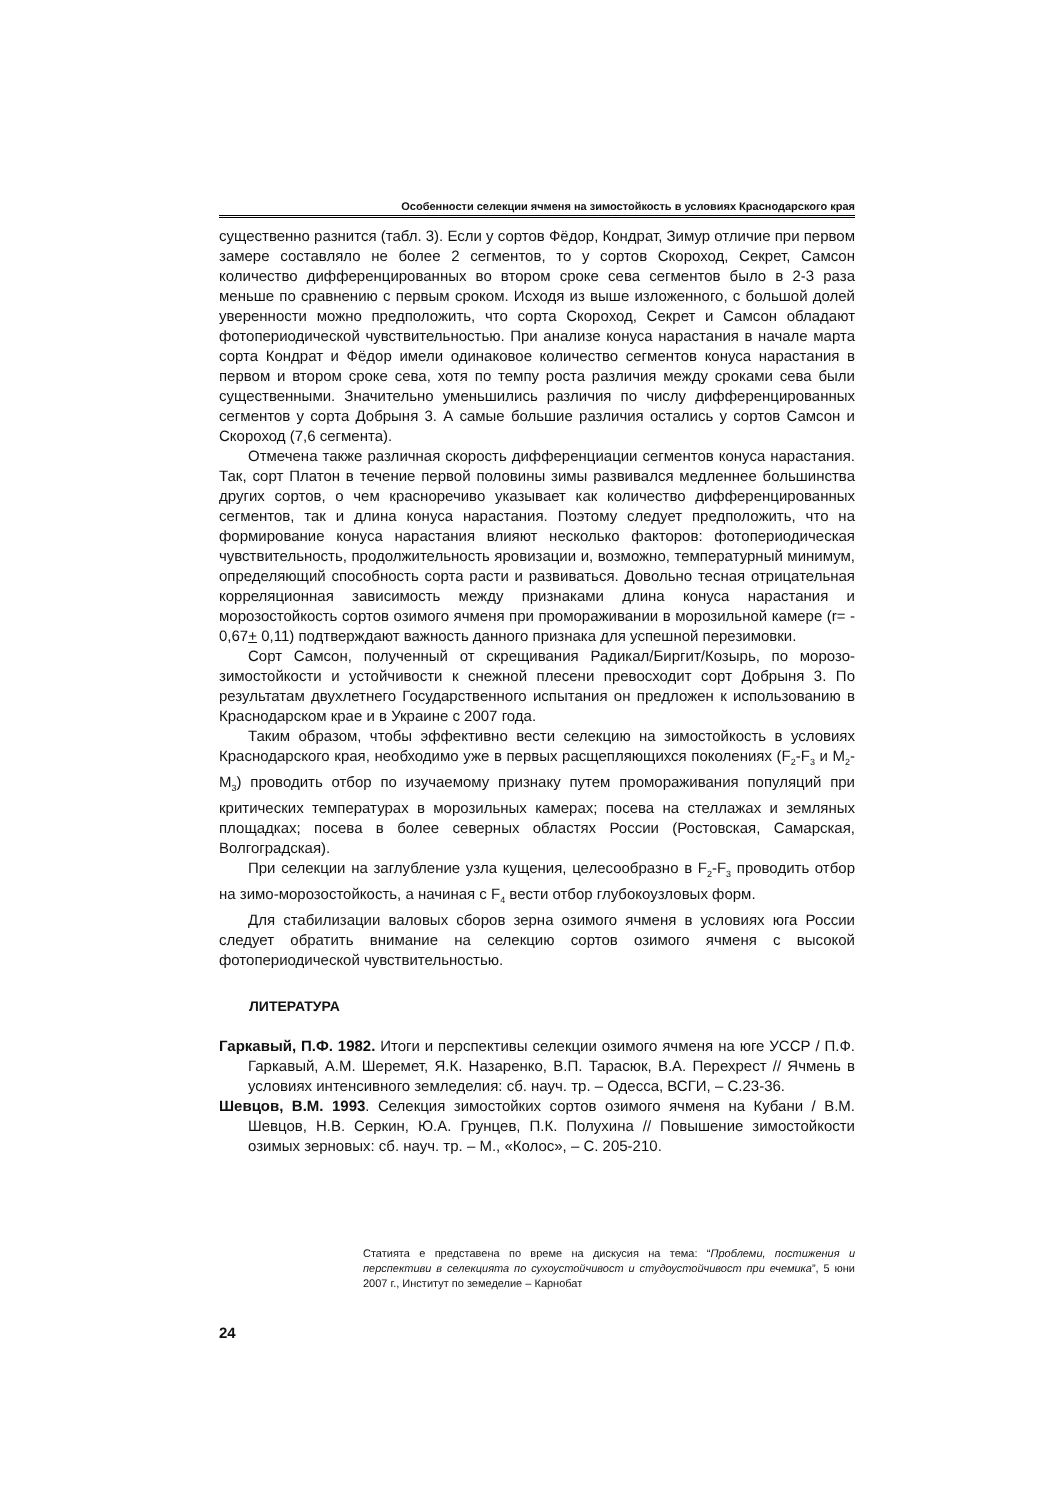Особенности селекции ячменя на зимостойкость в условиях Краснодарского края
существенно разнится (табл. 3). Если у сортов Фёдор, Кондрат, Зимур отличие при первом замере составляло не более 2 сегментов, то у сортов Скороход, Секрет, Самсон количество дифференцированных во втором сроке сева сегментов было в 2-3 раза меньше по сравнению с первым сроком. Исходя из выше изложенного, с большой долей уверенности можно предположить, что сорта Скороход, Секрет и Самсон обладают фотопериодической чувствительностью. При анализе конуса нарастания в начале марта сорта Кондрат и Фёдор имели одинаковое количество сегментов конуса нарастания в первом и втором сроке сева, хотя по темпу роста различия между сроками сева были существенными. Значительно уменьшились различия по числу дифференцированных сегментов у сорта Добрыня 3. А самые большие различия остались у сортов Самсон и Скороход (7,6 сегмента).
Отмечена также различная скорость дифференциации сегментов конуса нарастания. Так, сорт Платон в течение первой половины зимы развивался медленнее большинства других сортов, о чем красноречиво указывает как количество дифференцированных сегментов, так и длина конуса нарастания. Поэтому следует предположить, что на формирование конуса нарастания влияют несколько факторов: фотопериодическая чувствительность, продолжительность яровизации и, возможно, температурный минимум, определяющий способность сорта расти и развиваться. Довольно тесная отрицательная корреляционная зависимость между признаками длина конуса нарастания и морозостойкость сортов озимого ячменя при промораживании в морозильной камере (r= - 0,67+ 0,11) подтверждают важность данного признака для успешной перезимовки.
Сорт Самсон, полученный от скрещивания Радикал/Биргит/Козырь, по морозо-зимостойкости и устойчивости к снежной плесени превосходит сорт Добрыня 3. По результатам двухлетнего Государственного испытания он предложен к использованию в Краснодарском крае и в Украине с 2007 года.
Таким образом, чтобы эффективно вести селекцию на зимостойкость в условиях Краснодарского края, необходимо уже в первых расщепляющихся поколениях (F<sub>2</sub>-F<sub>3</sub> и M<sub>2</sub>-M<sub>3</sub>) проводить отбор по изучаемому признаку путем промораживания популяций при критических температурах в морозильных камерах; посева на стеллажах и земляных площадках; посева в более северных областях России (Ростовская, Самарская, Волгоградская).
При селекции на заглубление узла кущения, целесообразно в F<sub>2</sub>-F<sub>3</sub> проводить отбор на зимо-морозостойкость, а начиная с F<sub>4</sub> вести отбор глубокоузловых форм.
Для стабилизации валовых сборов зерна озимого ячменя в условиях юга России следует обратить внимание на селекцию сортов озимого ячменя с высокой фотопериодической чувствительностью.
ЛИТЕРАТУРА
Гаркавый, П.Ф. 1982. Итоги и перспективы селекции озимого ячменя на юге УССР / П.Ф. Гаркавый, А.М. Шеремет, Я.К. Назаренко, В.П. Тарасюк, В.А. Перехрест // Ячмень в условиях интенсивного земледелия: сб. науч. тр. – Одесса, ВСГИ, – С.23-36.
Шевцов, В.М. 1993. Селекция зимостойких сортов озимого ячменя на Кубани / В.М. Шевцов, Н.В. Серкин, Ю.А. Грунцев, П.К. Полухина // Повышение зимостойкости озимых зерновых: сб. науч. тр. – М., «Колос», – С. 205-210.
Статията е представена по време на дискусия на тема: “Проблеми, постижения и перспективи в селекцията по сухоустойчивост и студоустойчивост при ечемика”, 5 юни 2007 г., Институт по земеделие – Карнобат
24